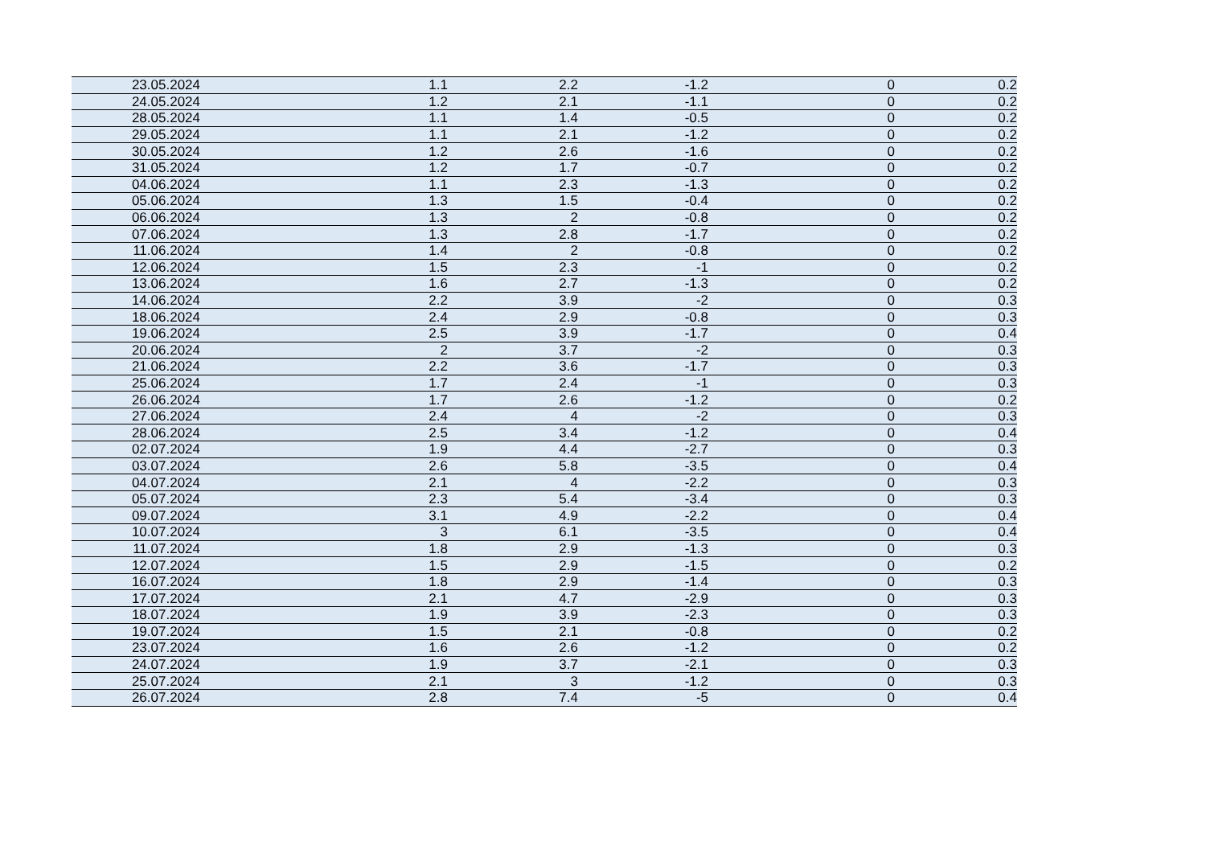| 23.05.2024 | 1.1 | 2.2 | -1.2 | 0 | 0.2 |
| 24.05.2024 | 1.2 | 2.1 | -1.1 | 0 | 0.2 |
| 28.05.2024 | 1.1 | 1.4 | -0.5 | 0 | 0.2 |
| 29.05.2024 | 1.1 | 2.1 | -1.2 | 0 | 0.2 |
| 30.05.2024 | 1.2 | 2.6 | -1.6 | 0 | 0.2 |
| 31.05.2024 | 1.2 | 1.7 | -0.7 | 0 | 0.2 |
| 04.06.2024 | 1.1 | 2.3 | -1.3 | 0 | 0.2 |
| 05.06.2024 | 1.3 | 1.5 | -0.4 | 0 | 0.2 |
| 06.06.2024 | 1.3 | 2 | -0.8 | 0 | 0.2 |
| 07.06.2024 | 1.3 | 2.8 | -1.7 | 0 | 0.2 |
| 11.06.2024 | 1.4 | 2 | -0.8 | 0 | 0.2 |
| 12.06.2024 | 1.5 | 2.3 | -1 | 0 | 0.2 |
| 13.06.2024 | 1.6 | 2.7 | -1.3 | 0 | 0.2 |
| 14.06.2024 | 2.2 | 3.9 | -2 | 0 | 0.3 |
| 18.06.2024 | 2.4 | 2.9 | -0.8 | 0 | 0.3 |
| 19.06.2024 | 2.5 | 3.9 | -1.7 | 0 | 0.4 |
| 20.06.2024 | 2 | 3.7 | -2 | 0 | 0.3 |
| 21.06.2024 | 2.2 | 3.6 | -1.7 | 0 | 0.3 |
| 25.06.2024 | 1.7 | 2.4 | -1 | 0 | 0.3 |
| 26.06.2024 | 1.7 | 2.6 | -1.2 | 0 | 0.2 |
| 27.06.2024 | 2.4 | 4 | -2 | 0 | 0.3 |
| 28.06.2024 | 2.5 | 3.4 | -1.2 | 0 | 0.4 |
| 02.07.2024 | 1.9 | 4.4 | -2.7 | 0 | 0.3 |
| 03.07.2024 | 2.6 | 5.8 | -3.5 | 0 | 0.4 |
| 04.07.2024 | 2.1 | 4 | -2.2 | 0 | 0.3 |
| 05.07.2024 | 2.3 | 5.4 | -3.4 | 0 | 0.3 |
| 09.07.2024 | 3.1 | 4.9 | -2.2 | 0 | 0.4 |
| 10.07.2024 | 3 | 6.1 | -3.5 | 0 | 0.4 |
| 11.07.2024 | 1.8 | 2.9 | -1.3 | 0 | 0.3 |
| 12.07.2024 | 1.5 | 2.9 | -1.5 | 0 | 0.2 |
| 16.07.2024 | 1.8 | 2.9 | -1.4 | 0 | 0.3 |
| 17.07.2024 | 2.1 | 4.7 | -2.9 | 0 | 0.3 |
| 18.07.2024 | 1.9 | 3.9 | -2.3 | 0 | 0.3 |
| 19.07.2024 | 1.5 | 2.1 | -0.8 | 0 | 0.2 |
| 23.07.2024 | 1.6 | 2.6 | -1.2 | 0 | 0.2 |
| 24.07.2024 | 1.9 | 3.7 | -2.1 | 0 | 0.3 |
| 25.07.2024 | 2.1 | 3 | -1.2 | 0 | 0.3 |
| 26.07.2024 | 2.8 | 7.4 | -5 | 0 | 0.4 |